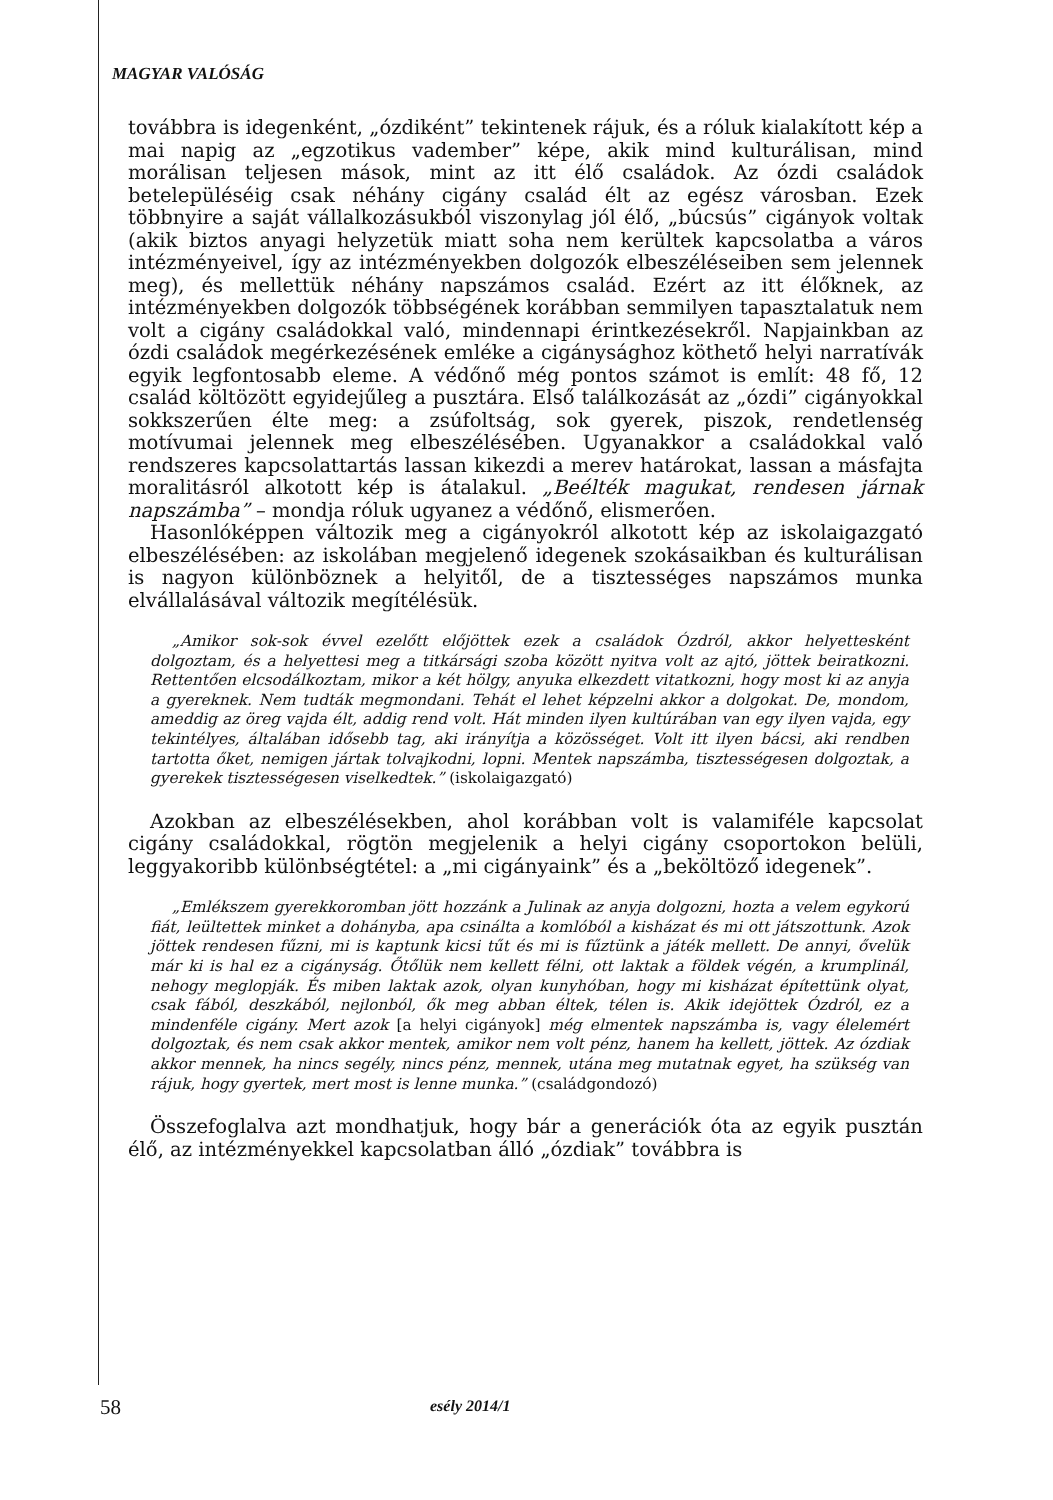MAGYAR VALÓSÁG
továbbra is idegenként, „ózdiként” tekintenek rájuk, és a róluk kialakított kép a mai napig az „egzotikus vadember” képe, akik mind kulturálisan, mind morálisan teljesen mások, mint az itt élő családok. Az ózdi családok betelepüléséig csak néhány cigány család élt az egész városban. Ezek többnyire a saját vállalkozásukból viszonylag jól élő, „búcsús” cigányok voltak (akik biztos anyagi helyzetük miatt soha nem kerültek kapcsolatba a város intézményeivel, így az intézményekben dolgozók elbeszéléseiben sem jelennek meg), és mellettük néhány napszámos család. Ezért az itt élőknek, az intézményekben dolgozók többségének korábban semmilyen tapasztalatuk nem volt a cigány családokkal való, mindennapi érintkezésekről. Napjainkban az ózdi családok megérkezésének emléke a cigánysághoz köthető helyi narratívák egyik legfontosabb eleme. A védőnő még pontos számot is említ: 48 fő, 12 család költözött egyidejűleg a pusztára. Első találkozását az „ózdi” cigányokkal sokkszerűen élte meg: a zsúfoltság, sok gyerek, piszok, rendetlenség motívumai jelennek meg elbeszélésében. Ugyanakkor a családokkal való rendszeres kapcsolattartás lassan kikezdi a merev határokat, lassan a másfajta moralitásról alkotott kép is átalakul. „Beélték magukat, rendesen járnak napszámba” – mondja róluk ugyanez a védőnő, elismerően.
Hasonlóképpen változik meg a cigányokról alkotott kép az iskolaigazgató elbeszélésében: az iskolában megjelenő idegenek szokásaikban és kulturálisan is nagyon különböznek a helyitől, de a tisztességes napszámos munka elvállalásával változik megítélésük.
„Amikor sok-sok évvel ezelőtt előjöttek ezek a családok Ózdról, akkor helyettesként dolgoztam, és a helyettesi meg a titkársági szoba között nyitva volt az ajtó, jöttek beiratkozni. Rettentően elcsodálkoztam, mikor a két hölgy, anyuka elkezdett vitatkozni, hogy most ki az anyja a gyereknek. Nem tudták megmondani. Tehát el lehet képzelni akkor a dolgokat. De, mondom, ameddig az öreg vajda élt, addig rend volt. Hát minden ilyen kultúrában van egy ilyen vajda, egy tekintélyes, általában idősebb tag, aki irányítja a közösséget. Volt itt ilyen bácsi, aki rendben tartotta őket, nemigen jártak tolvajkodni, lopni. Mentek napszámba, tisztességesen dolgoztak, a gyerekek tisztességesen viselkedtek.” (iskolaigazgató)
Azokban az elbeszélésekben, ahol korábban volt is valamiféle kapcsolat cigány családokkal, rögtön megjelenik a helyi cigány csoportokon belüli, leggyakoribb különbségtétel: a „mi cigányaink” és a „beköltöző idegenek”.
„Emlékszem gyerekkoromban jött hozzánk a Julinak az anyja dolgozni, hozta a velem egykorú fiát, leültettek minket a dohányba, apa csinálta a komlóból a kisházat és mi ott játszottunk. Azok jöttek rendesen fűzni, mi is kaptunk kicsi tűt és mi is fűztünk a játék mellett. De annyi, ővelük már ki is hal ez a cigányság. Őtőlük nem kellett félni, ott laktak a földek végén, a krumplinál, nehogy meglopják. És miben laktak azok, olyan kunyhóban, hogy mi kisházat építettünk olyat, csak fából, deszkából, nejlonból, ők meg abban éltek, télen is. Akik idejöttek Ózdról, ez a mindenféle cigány. Mert azok [a helyi cigányok] még elmentek napszámba is, vagy élelemért dolgoztak, és nem csak akkor mentek, amikor nem volt pénz, hanem ha kellett, jöttek. Az ózdiak akkor mennek, ha nincs segély, nincs pénz, mennek, utána meg mutatnak egyet, ha szükség van rájuk, hogy gyertek, mert most is lenne munka.” (családgondozó)
Összefoglalva azt mondhatjuk, hogy bár a generációk óta az egyik pusztán élő, az intézményekkel kapcsolatban álló „ózdiak” továbbra is
58 esély 2014/1